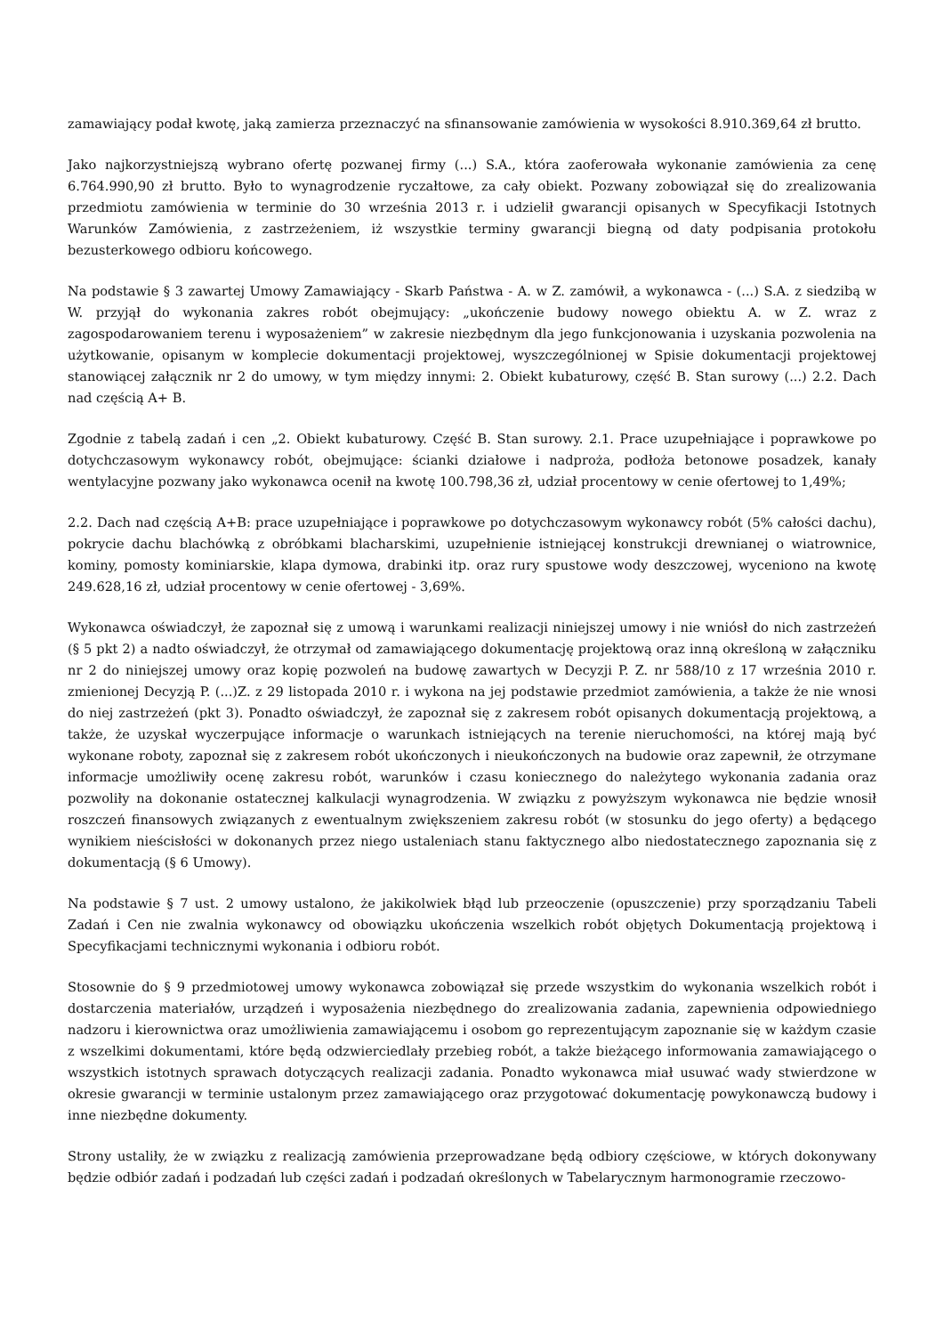zamawiający podał kwotę, jaką zamierza przeznaczyć na sfinansowanie zamówienia w wysokości 8.910.369,64 zł brutto.
Jako najkorzystniejszą wybrano ofertę pozwanej firmy (...) S.A., która zaoferowała wykonanie zamówienia za cenę 6.764.990,90 zł brutto. Było to wynagrodzenie ryczałtowe, za cały obiekt. Pozwany zobowiązał się do zrealizowania przedmiotu zamówienia w terminie do 30 września 2013 r. i udzielił gwarancji opisanych w Specyfikacji Istotnych Warunków Zamówienia, z zastrzeżeniem, iż wszystkie terminy gwarancji biegną od daty podpisania protokołu bezusterkowego odbioru końcowego.
Na podstawie § 3 zawartej Umowy Zamawiający - Skarb Państwa - A. w Z. zamówił, a wykonawca - (...) S.A. z siedzibą w W. przyjął do wykonania zakres robót obejmujący: „ukończenie budowy nowego obiektu A. w Z. wraz z zagospodarowaniem terenu i wyposażeniem” w zakresie niezbędnym dla jego funkcjonowania i uzyskania pozwolenia na użytkowanie, opisanym w komplecie dokumentacji projektowej, wyszczególnionej w Spisie dokumentacji projektowej stanowiącej załącznik nr 2 do umowy, w tym między innymi: 2. Obiekt kubaturowy, część B. Stan surowy (...) 2.2. Dach nad częścią A+ B.
Zgodnie z tabelą zadań i cen „2. Obiekt kubaturowy. Część B. Stan surowy. 2.1. Prace uzupełniające i poprawkowe po dotychczasowym wykonawcy robót, obejmujące: ścianki działowe i nadproża, podłoża betonowe posadzek, kanały wentylacyjne pozwany jako wykonawca ocenił na kwotę 100.798,36 zł, udział procentowy w cenie ofertowej to 1,49%;
2.2. Dach nad częścią A+B: prace uzupełniające i poprawkowe po dotychczasowym wykonawcy robót (5% całości dachu), pokrycie dachu blachówką z obróbkami blacharskimi, uzupełnienie istniejącej konstrukcji drewnianej o wiatrownice, kominy, pomosty kominiarskie, klapa dymowa, drabinki itp. oraz rury spustowe wody deszczowej, wyceniono na kwotę 249.628,16 zł, udział procentowy w cenie ofertowej - 3,69%.
Wykonawca oświadczył, że zapoznał się z umową i warunkami realizacji niniejszej umowy i nie wniósł do nich zastrzeżeń (§ 5 pkt 2) a nadto oświadczył, że otrzymał od zamawiającego dokumentację projektową oraz inną określoną w załączniku nr 2 do niniejszej umowy oraz kopię pozwoleń na budowę zawartych w Decyzji P. Z. nr 588/10 z 17 września 2010 r. zmienionej Decyzją P. (...)Z. z 29 listopada 2010 r. i wykona na jej podstawie przedmiot zamówienia, a także że nie wnosi do niej zastrzeżeń (pkt 3). Ponadto oświadczył, że zapoznał się z zakresem robót opisanych dokumentacją projektową, a także, że uzyskał wyczerpujące informacje o warunkach istniejących na terenie nieruchomości, na której mają być wykonane roboty, zapoznał się z zakresem robót ukończonych i nieukończonych na budowie oraz zapewnił, że otrzymane informacje umożliwiły ocenę zakresu robót, warunków i czasu koniecznego do należytego wykonania zadania oraz pozwoliły na dokonanie ostatecznej kalkulacji wynagrodzenia. W związku z powyższym wykonawca nie będzie wnosił roszczeń finansowych związanych z ewentualnym zwiększeniem zakresu robót (w stosunku do jego oferty) a będącego wynikiem nieścisłości w dokonanych przez niego ustaleniach stanu faktycznego albo niedostatecznego zapoznania się z dokumentacją (§ 6 Umowy).
Na podstawie § 7 ust. 2 umowy ustalono, że jakikolwiek błąd lub przeoczenie (opuszczenie) przy sporządzaniu Tabeli Zadań i Cen nie zwalnia wykonawcy od obowiązku ukończenia wszelkich robót objętych Dokumentacją projektową i Specyfikacjami technicznymi wykonania i odbioru robót.
Stosownie do § 9 przedmiotowej umowy wykonawca zobowiązał się przede wszystkim do wykonania wszelkich robót i dostarczenia materiałów, urządzeń i wyposażenia niezbędnego do zrealizowania zadania, zapewnienia odpowiedniego nadzoru i kierownictwa oraz umożliwienia zamawiającemu i osobom go reprezentującym zapoznanie się w każdym czasie z wszelkimi dokumentami, które będą odzwierciedlały przebieg robót, a także bieżącego informowania zamawiającego o wszystkich istotnych sprawach dotyczących realizacji zadania. Ponadto wykonawca miał usuwać wady stwierdzone w okresie gwarancji w terminie ustalonym przez zamawiającego oraz przygotować dokumentację powykonawczą budowy i inne niezbędne dokumenty.
Strony ustaliły, że w związku z realizacją zamówienia przeprowadzane będą odbiory częściowe, w których dokonywany będzie odbiór zadań i podzadań lub części zadań i podzadań określonych w Tabelarycznym harmonogramie rzeczowo-